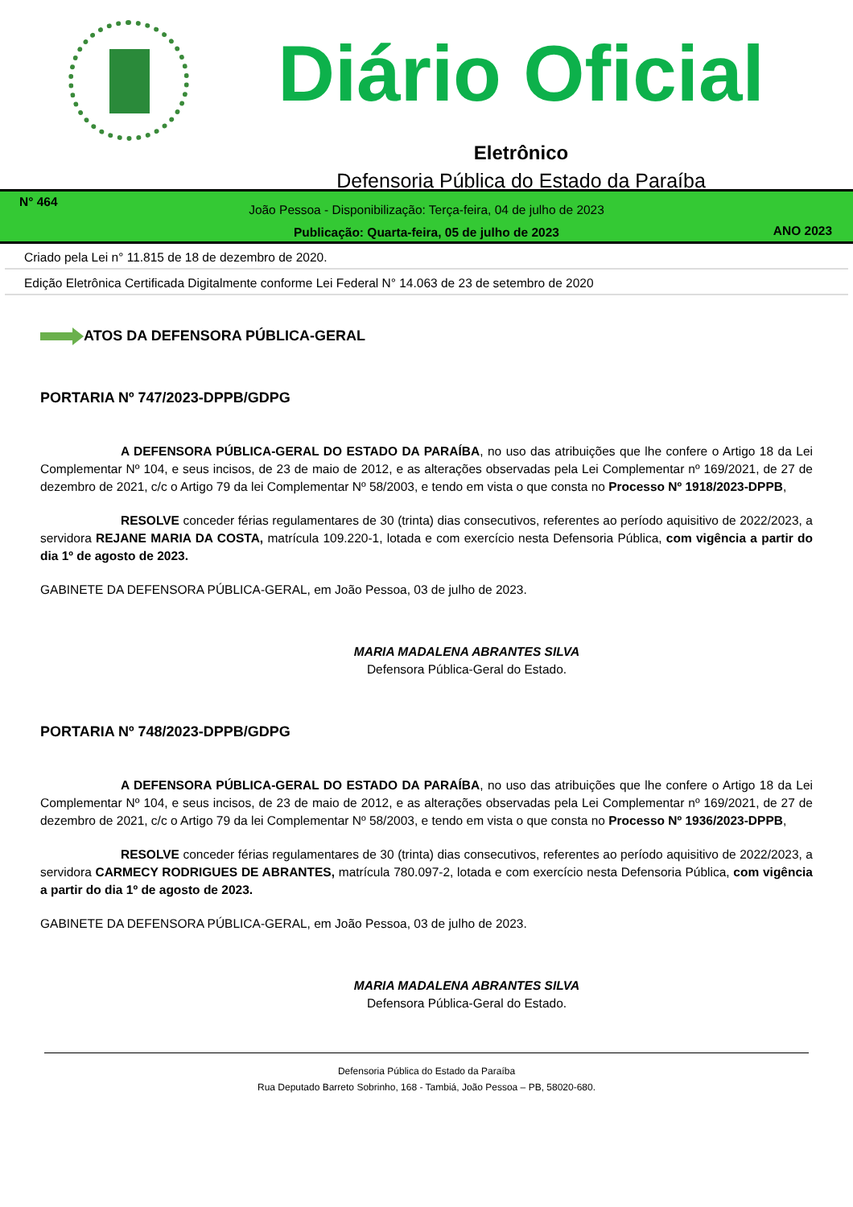Diário Oficial
Eletrônico
Defensoria Pública do Estado da Paraíba
N° 464
João Pessoa - Disponibilização: Terça-feira, 04 de julho de 2023
Publicação: Quarta-feira, 05 de julho de 2023
ANO 2023
Criado pela Lei n° 11.815 de 18 de dezembro de 2020.
Edição Eletrônica Certificada Digitalmente conforme Lei Federal N° 14.063 de 23 de setembro de 2020
ATOS DA DEFENSORA PÚBLICA-GERAL
PORTARIA Nº 747/2023-DPPB/GDPG
A DEFENSORA PÚBLICA-GERAL DO ESTADO DA PARAÍBA, no uso das atribuições que lhe confere o Artigo 18 da Lei Complementar Nº 104, e seus incisos, de 23 de maio de 2012, e as alterações observadas pela Lei Complementar nº 169/2021, de 27 de dezembro de 2021, c/c o Artigo 79 da lei Complementar Nº 58/2003, e tendo em vista o que consta no Processo Nº 1918/2023-DPPB,
RESOLVE conceder férias regulamentares de 30 (trinta) dias consecutivos, referentes ao período aquisitivo de 2022/2023, a servidora REJANE MARIA DA COSTA, matrícula 109.220-1, lotada e com exercício nesta Defensoria Pública, com vigência a partir do dia 1º de agosto de 2023.
GABINETE DA DEFENSORA PÚBLICA-GERAL, em João Pessoa, 03 de julho de 2023.
MARIA MADALENA ABRANTES SILVA
Defensora Pública-Geral do Estado.
PORTARIA Nº 748/2023-DPPB/GDPG
A DEFENSORA PÚBLICA-GERAL DO ESTADO DA PARAÍBA, no uso das atribuições que lhe confere o Artigo 18 da Lei Complementar Nº 104, e seus incisos, de 23 de maio de 2012, e as alterações observadas pela Lei Complementar nº 169/2021, de 27 de dezembro de 2021, c/c o Artigo 79 da lei Complementar Nº 58/2003, e tendo em vista o que consta no Processo Nº 1936/2023-DPPB,
RESOLVE conceder férias regulamentares de 30 (trinta) dias consecutivos, referentes ao período aquisitivo de 2022/2023, a servidora CARMECY RODRIGUES DE ABRANTES, matrícula 780.097-2, lotada e com exercício nesta Defensoria Pública, com vigência a partir do dia 1º de agosto de 2023.
GABINETE DA DEFENSORA PÚBLICA-GERAL, em João Pessoa, 03 de julho de 2023.
MARIA MADALENA ABRANTES SILVA
Defensora Pública-Geral do Estado.
Defensoria Pública do Estado da Paraíba
Rua Deputado Barreto Sobrinho, 168 - Tambiá, João Pessoa – PB, 58020-680.